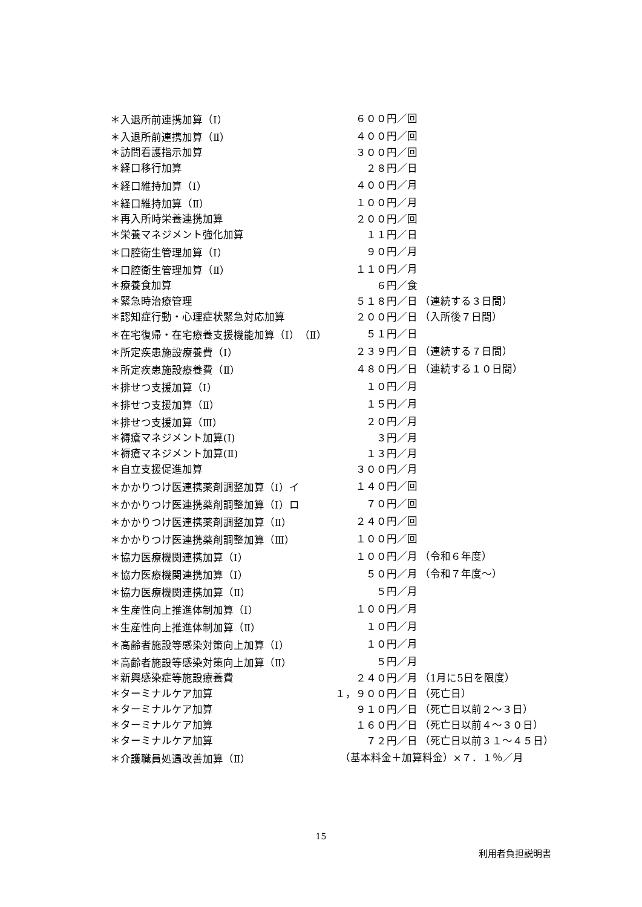| ＊入退所前連携加算（Ⅰ） | ６００円／回 | |
| ＊入退所前連携加算（Ⅱ） | ４００円／回 | |
| ＊訪問看護指示加算 | ３００円／回 | |
| ＊経口移行加算 | ２８円／日 | |
| ＊経口維持加算（Ⅰ） | ４００円／月 | |
| ＊経口維持加算（Ⅱ） | １００円／月 | |
| ＊再入所時栄養連携加算 | ２００円／回 | |
| ＊栄養マネジメント強化加算 | １１円／日 | |
| ＊口腔衛生管理加算（Ⅰ） | ９０円／月 | |
| ＊口腔衛生管理加算（Ⅱ） | １１０円／月 | |
| ＊療養食加算 | ６円／食 | |
| ＊緊急時治療管理 | ５１８円／日 | （連続する３日間） |
| ＊認知症行動・心理症状緊急対応加算 | ２００円／日 | （入所後７日間） |
| ＊在宅復帰・在宅療養支援機能加算（Ⅰ）（Ⅱ） | ５１円／日 | |
| ＊所定疾患施設療養費（Ⅰ） | ２３９円／日 | （連続する７日間） |
| ＊所定疾患施設療養費（Ⅱ） | ４８０円／日 | （連続する１０日間） |
| ＊排せつ支援加算（Ⅰ） | １０円／月 | |
| ＊排せつ支援加算（Ⅱ） | １５円／月 | |
| ＊排せつ支援加算（Ⅲ） | ２０円／月 | |
| ＊褥瘡マネジメント加算(Ⅰ) | ３円／月 | |
| ＊褥瘡マネジメント加算(Ⅱ) | １３円／月 | |
| ＊自立支援促進加算 | ３００円／月 | |
| ＊かかりつけ医連携薬剤調整加算（Ⅰ）イ | １４０円／回 | |
| ＊かかりつけ医連携薬剤調整加算（Ⅰ）ロ | ７０円／回 | |
| ＊かかりつけ医連携薬剤調整加算（Ⅱ） | ２４０円／回 | |
| ＊かかりつけ医連携薬剤調整加算（Ⅲ） | １００円／回 | |
| ＊協力医療機関連携加算（Ⅰ） | １００円／月 | （令和６年度） |
| ＊協力医療機関連携加算（Ⅰ） | ５０円／月 | （令和７年度～） |
| ＊協力医療機関連携加算（Ⅱ） | ５円／月 | |
| ＊生産性向上推進体制加算（Ⅰ） | １００円／月 | |
| ＊生産性向上推進体制加算（Ⅱ） | １０円／月 | |
| ＊高齢者施設等感染対策向上加算（Ⅰ） | １０円／月 | |
| ＊高齢者施設等感染対策向上加算（Ⅱ） | ５円／月 | |
| ＊新興感染症等施設療養費 | ２４０円／月 | （1月に5日を限度） |
| ＊ターミナルケア加算 | １，９００円／日 | （死亡日） |
| ＊ターミナルケア加算 | ９１０円／日 | （死亡日以前２～３日） |
| ＊ターミナルケア加算 | １６０円／日 | （死亡日以前４～３０日） |
| ＊ターミナルケア加算 | ７２円／日 | （死亡日以前３１～４５日） |
| ＊介護職員処遇改善加算（Ⅱ） | （基本料金＋加算料金）×７．１％／月 | |
15
利用者負担説明書